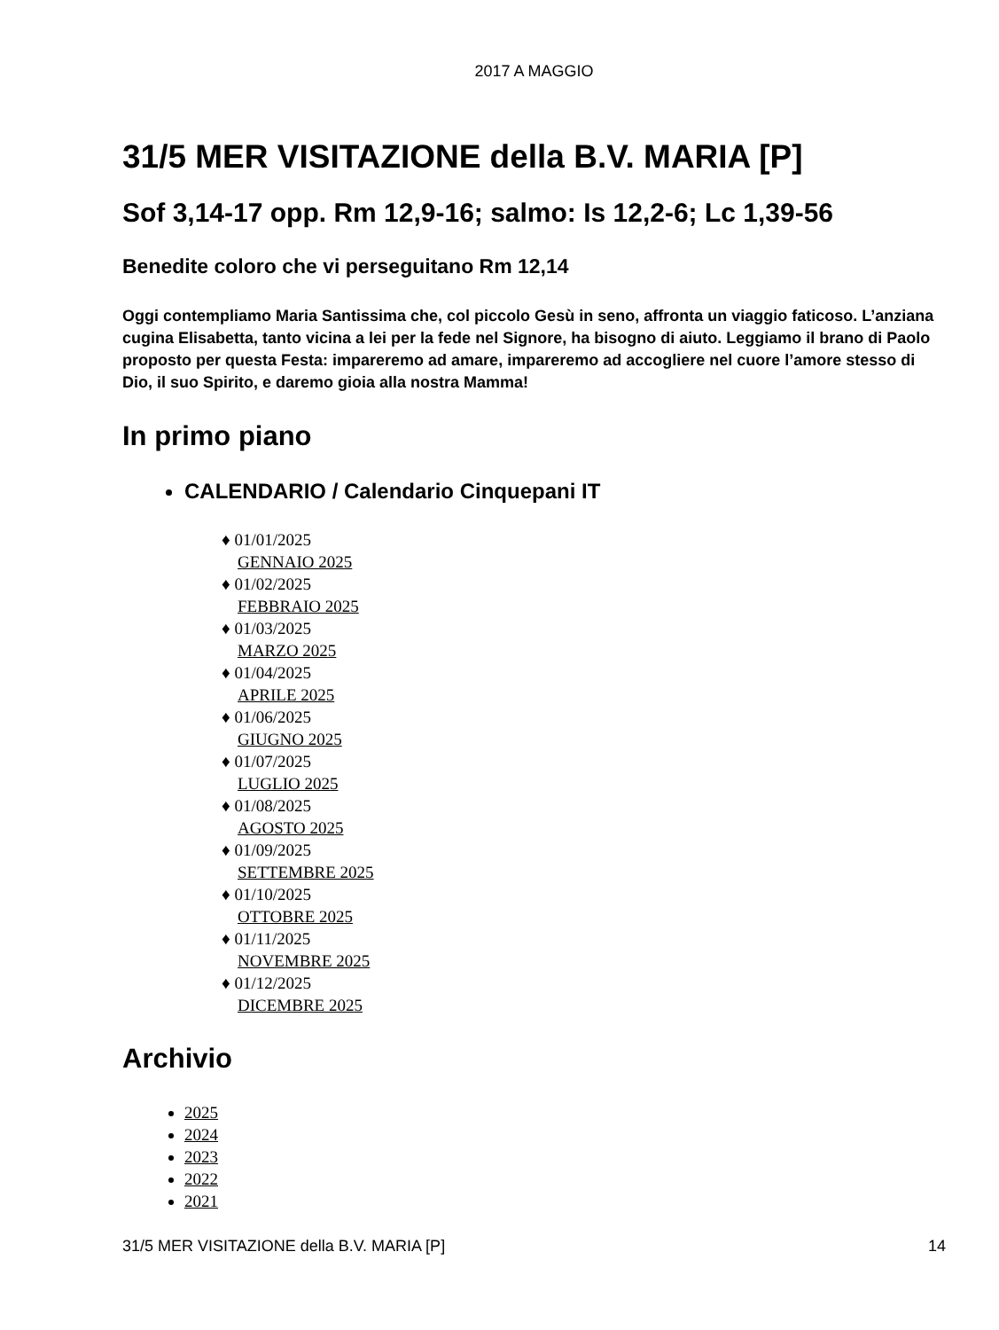2017 A MAGGIO
31/5 MER VISITAZIONE della B.V. MARIA [P]
Sof 3,14-17 opp. Rm 12,9-16; salmo: Is 12,2-6; Lc 1,39-56
Benedite coloro che vi perseguitano Rm 12,14
Oggi contempliamo Maria Santissima che, col piccolo Gesù in seno, affronta un viaggio faticoso. L’anziana cugina Elisabetta, tanto vicina a lei per la fede nel Signore, ha bisogno di aiuto. Leggiamo il brano di Paolo proposto per questa Festa: impareremo ad amare, impareremo ad accogliere nel cuore l’amore stesso di Dio, il suo Spirito, e daremo gioia alla nostra Mamma!
In primo piano
CALENDARIO / Calendario Cinquepani IT
♦ 01/01/2025
GENNAIO 2025
♦ 01/02/2025
FEBBRAIO 2025
♦ 01/03/2025
MARZO 2025
♦ 01/04/2025
APRILE 2025
♦ 01/06/2025
GIUGNO 2025
♦ 01/07/2025
LUGLIO 2025
♦ 01/08/2025
AGOSTO 2025
♦ 01/09/2025
SETTEMBRE 2025
♦ 01/10/2025
OTTOBRE 2025
♦ 01/11/2025
NOVEMBRE 2025
♦ 01/12/2025
DICEMBRE 2025
Archivio
2025
2024
2023
2022
2021
31/5 MER VISITAZIONE della B.V. MARIA [P] 14